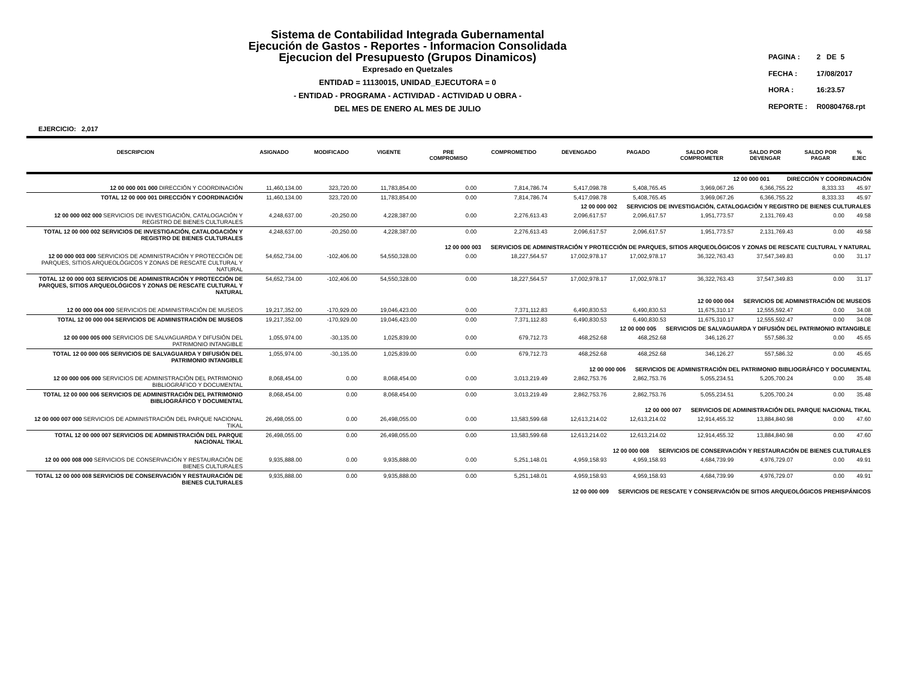Sistema de Contabilidad Integrada Gubernamental
Ejecución de Gastos - Reportes - Informacion Consolidada
Ejecucion del Presupuesto (Grupos Dinamicos)
Expresado en Quetzales
ENTIDAD = 11130015, UNIDAD_EJECUTORA = 0
- ENTIDAD - PROGRAMA - ACTIVIDAD - ACTIVIDAD U OBRA -
DEL MES DE ENERO AL MES DE JULIO
| PAGINA : | 2 DE 5 |
| FECHA : | 17/08/2017 |
| HORA : | 16:23.57 |
| REPORTE : | R00804768.rpt |
EJERCICIO: 2,017
| DESCRIPCION | ASIGNADO | MODIFICADO | VIGENTE | PRE COMPROMISO | COMPROMETIDO | DEVENGADO | PAGADO | SALDO POR COMPROMETER | SALDO POR DEVENGAR | SALDO POR PAGAR | % EJEC |
| --- | --- | --- | --- | --- | --- | --- | --- | --- | --- | --- | --- |
| 12 00 000 001 DIRECCIÓN Y COORDINACIÓN | | | | | | | | | | | |
| 12 00 000 001 000 DIRECCIÓN Y COORDINACIÓN | 11,460,134.00 | 323,720.00 | 11,783,854.00 | 0.00 | 7,814,786.74 | 5,417,098.78 | 5,408,765.45 | 3,969,067.26 | 6,366,755.22 | 8,333.33 | 45.97 |
| TOTAL 12 00 000 001 DIRECCIÓN Y COORDINACIÓN | 11,460,134.00 | 323,720.00 | 11,783,854.00 | 0.00 | 7,814,786.74 | 5,417,098.78 | 5,408,765.45 | 3,969,067.26 | 6,366,755.22 | 8,333.33 | 45.97 |
| 12 00 000 002 SERVICIOS DE INVESTIGACIÓN, CATALOGACIÓN Y REGISTRO DE BIENES CULTURALES | | | | | | | | | | | |
| 12 00 000 002 000 SERVICIOS DE INVESTIGACIÓN, CATALOGACIÓN Y REGISTRO DE BIENES CULTURALES | 4,248,637.00 | -20,250.00 | 4,228,387.00 | 0.00 | 2,276,613.43 | 2,096,617.57 | 2,096,617.57 | 1,951,773.57 | 2,131,769.43 | 0.00 | 49.58 |
| TOTAL 12 00 000 002 SERVICIOS DE INVESTIGACIÓN, CATALOGACIÓN Y REGISTRO DE BIENES CULTURALES | 4,248,637.00 | -20,250.00 | 4,228,387.00 | 0.00 | 2,276,613.43 | 2,096,617.57 | 2,096,617.57 | 1,951,773.57 | 2,131,769.43 | 0.00 | 49.58 |
| 12 00 000 003 SERVICIOS DE ADMINISTRACIÓN Y PROTECCIÓN DE PARQUES, SITIOS ARQUEOLÓGICOS Y ZONAS DE RESCATE CULTURAL Y NATURAL | | | | | | | | | | | |
| 12 00 000 003 000 SERVICIOS DE ADMINISTRACIÓN Y PROTECCIÓN DE PARQUES, SITIOS ARQUEOLÓGICOS Y ZONAS DE RESCATE CULTURAL Y NATURAL | 54,652,734.00 | -102,406.00 | 54,550,328.00 | 0.00 | 18,227,564.57 | 17,002,978.17 | 17,002,978.17 | 36,322,763.43 | 37,547,349.83 | 0.00 | 31.17 |
| TOTAL 12 00 000 003 SERVICIOS DE ADMINISTRACIÓN Y PROTECCIÓN DE PARQUES, SITIOS ARQUEOLÓGICOS Y ZONAS DE RESCATE CULTURAL Y NATURAL | 54,652,734.00 | -102,406.00 | 54,550,328.00 | 0.00 | 18,227,564.57 | 17,002,978.17 | 17,002,978.17 | 36,322,763.43 | 37,547,349.83 | 0.00 | 31.17 |
| 12 00 000 004 SERVICIOS DE ADMINISTRACIÓN DE MUSEOS | | | | | | | | | | | |
| 12 00 000 004 000 SERVICIOS DE ADMINISTRACIÓN DE MUSEOS | 19,217,352.00 | -170,929.00 | 19,046,423.00 | 0.00 | 7,371,112.83 | 6,490,830.53 | 6,490,830.53 | 11,675,310.17 | 12,555,592.47 | 0.00 | 34.08 |
| TOTAL 12 00 000 004 SERVICIOS DE ADMINISTRACIÓN DE MUSEOS | 19,217,352.00 | -170,929.00 | 19,046,423.00 | 0.00 | 7,371,112.83 | 6,490,830.53 | 6,490,830.53 | 11,675,310.17 | 12,555,592.47 | 0.00 | 34.08 |
| 12 00 000 005 SERVICIOS DE SALVAGUARDA Y DIFUSIÓN DEL PATRIMONIO INTANGIBLE | | | | | | | | | | | |
| 12 00 000 005 000 SERVICIOS DE SALVAGUARDA Y DIFUSIÓN DEL PATRIMONIO INTANGIBLE | 1,055,974.00 | -30,135.00 | 1,025,839.00 | 0.00 | 679,712.73 | 468,252.68 | 468,252.68 | 346,126.27 | 557,586.32 | 0.00 | 45.65 |
| TOTAL 12 00 000 005 SERVICIOS DE SALVAGUARDA Y DIFUSIÓN DEL PATRIMONIO INTANGIBLE | 1,055,974.00 | -30,135.00 | 1,025,839.00 | 0.00 | 679,712.73 | 468,252.68 | 468,252.68 | 346,126.27 | 557,586.32 | 0.00 | 45.65 |
| 12 00 000 006 SERVICIOS DE ADMINISTRACIÓN DEL PATRIMONIO BIBLIOGRÁFICO Y DOCUMENTAL | | | | | | | | | | | |
| 12 00 000 006 000 SERVICIOS DE ADMINISTRACIÓN DEL PATRIMONIO BIBLIOGRÁFICO Y DOCUMENTAL | 8,068,454.00 | 0.00 | 8,068,454.00 | 0.00 | 3,013,219.49 | 2,862,753.76 | 2,862,753.76 | 5,055,234.51 | 5,205,700.24 | 0.00 | 35.48 |
| TOTAL 12 00 000 006 SERVICIOS DE ADMINISTRACIÓN DEL PATRIMONIO BIBLIOGRÁFICO Y DOCUMENTAL | 8,068,454.00 | 0.00 | 8,068,454.00 | 0.00 | 3,013,219.49 | 2,862,753.76 | 2,862,753.76 | 5,055,234.51 | 5,205,700.24 | 0.00 | 35.48 |
| 12 00 000 007 SERVICIOS DE ADMINISTRACIÓN DEL PARQUE NACIONAL TIKAL | | | | | | | | | | | |
| 12 00 000 007 000 SERVICIOS DE ADMINISTRACIÓN DEL PARQUE NACIONAL TIKAL | 26,498,055.00 | 0.00 | 26,498,055.00 | 0.00 | 13,583,599.68 | 12,613,214.02 | 12,613,214.02 | 12,914,455.32 | 13,884,840.98 | 0.00 | 47.60 |
| TOTAL 12 00 000 007 SERVICIOS DE ADMINISTRACIÓN DEL PARQUE NACIONAL TIKAL | 26,498,055.00 | 0.00 | 26,498,055.00 | 0.00 | 13,583,599.68 | 12,613,214.02 | 12,613,214.02 | 12,914,455.32 | 13,884,840.98 | 0.00 | 47.60 |
| 12 00 000 008 SERVICIOS DE CONSERVACIÓN Y RESTAURACIÓN DE BIENES CULTURALES | | | | | | | | | | | |
| 12 00 000 008 000 SERVICIOS DE CONSERVACIÓN Y RESTAURACIÓN DE BIENES CULTURALES | 9,935,888.00 | 0.00 | 9,935,888.00 | 0.00 | 5,251,148.01 | 4,959,158.93 | 4,959,158.93 | 4,684,739.99 | 4,976,729.07 | 0.00 | 49.91 |
| TOTAL 12 00 000 008 SERVICIOS DE CONSERVACIÓN Y RESTAURACIÓN DE BIENES CULTURALES | 9,935,888.00 | 0.00 | 9,935,888.00 | 0.00 | 5,251,148.01 | 4,959,158.93 | 4,959,158.93 | 4,684,739.99 | 4,976,729.07 | 0.00 | 49.91 |
| 12 00 000 009 SERVICIOS DE RESCATE Y CONSERVACIÓN DE SITIOS ARQUEOLÓGICOS PREHISPÁNICOS | | | | | | | | | | | |